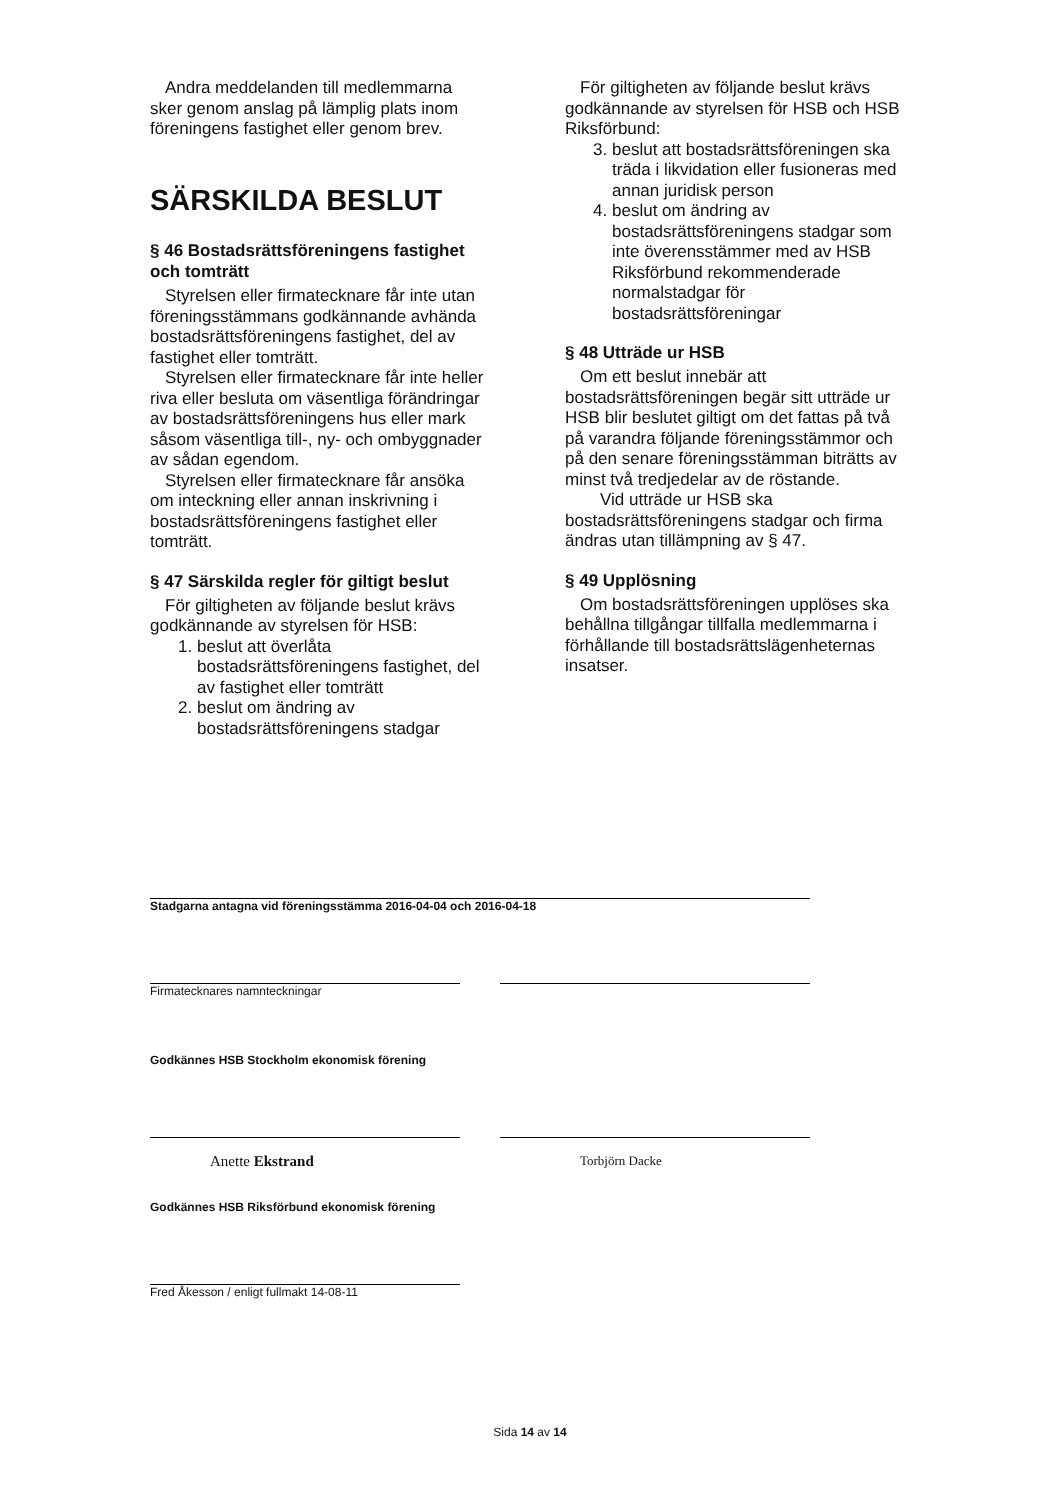Andra meddelanden till medlemmarna sker genom anslag på lämplig plats inom föreningens fastighet eller genom brev.
SÄRSKILDA BESLUT
§ 46 Bostadsrättsföreningens fastighet och tomträtt
Styrelsen eller firmatecknare får inte utan föreningsstämmans godkännande avhända bostadsrättsföreningens fastighet, del av fastighet eller tomträtt.
Styrelsen eller firmatecknare får inte heller riva eller besluta om väsentliga förändringar av bostadsrättsföreningens hus eller mark såsom väsentliga till-, ny- och ombyggnader av sådan egendom.
Styrelsen eller firmatecknare får ansöka om inteckning eller annan inskrivning i bostadsrättsföreningens fastighet eller tomträtt.
§ 47 Särskilda regler för giltigt beslut
För giltigheten av följande beslut krävs godkännande av styrelsen för HSB:
1. beslut att överlåta bostadsrättsföreningens fastighet, del av fastighet eller tomträtt
2. beslut om ändring av bostadsrättsföreningens stadgar
För giltigheten av följande beslut krävs godkännande av styrelsen för HSB och HSB Riksförbund:
3. beslut att bostadsrättsföreningen ska träda i likvidation eller fusioneras med annan juridisk person
4. beslut om ändring av bostadsrättsföreningens stadgar som inte överensstämmer med av HSB Riksförbund rekommenderade normalstadgar för bostadsrättsföreningar
§ 48 Utträde ur HSB
Om ett beslut innebär att bostadsrättsföreningen begär sitt utträde ur HSB blir beslutet giltigt om det fattas på två på varandra följande föreningsstämmor och på den senare föreningsstämman biträtts av minst två tredjedelar av de röstande.
Vid utträde ur HSB ska bostadsrättsföreningens stadgar och firma ändras utan tillämpning av § 47.
§ 49 Upplösning
Om bostadsrättsföreningen upplöses ska behållna tillgångar tillfalla medlemmarna i förhållande till bostadsrättslägenheternas insatser.
Stadgarna antagna vid föreningsstämma 2016-04-04 och 2016-04-18
Firmatecknares namnteckningar
Godkännes HSB Stockholm ekonomisk förening
Anette Ekstrand
Torbjörn Dacke
Godkännes HSB Riksförbund ekonomisk förening
Fred Åkesson / enligt fullmakt 14-08-11
Sida 14 av 14